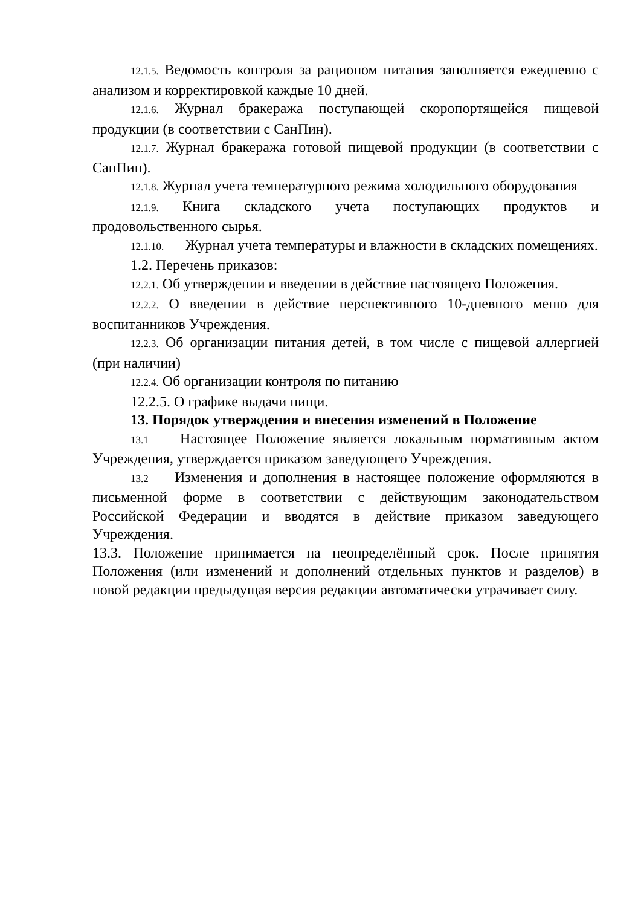12.1.5. Ведомость контроля за рационом питания заполняется ежедневно с анализом и корректировкой каждые 10 дней.
12.1.6. Журнал бракеража поступающей скоропортящейся пищевой продукции (в соответствии с СанПин).
12.1.7. Журнал бракеража готовой пищевой продукции (в соответствии с СанПин).
12.1.8. Журнал учета температурного режима холодильного оборудования
12.1.9. Книга складского учета поступающих продуктов и продовольственного сырья.
12.1.10. Журнал учета температуры и влажности в складских помещениях.
1.2. Перечень приказов:
12.2.1. Об утверждении и введении в действие настоящего Положения.
12.2.2. О введении в действие перспективного 10-дневного меню для воспитанников Учреждения.
12.2.3. Об организации питания детей, в том числе с пищевой аллергией (при наличии)
12.2.4. Об организации контроля по питанию
12.2.5. О графике выдачи пищи.
13. Порядок утверждения и внесения изменений в Положение
13.1 Настоящее Положение является локальным нормативным актом Учреждения, утверждается приказом заведующего Учреждения.
13.2 Изменения и дополнения в настоящее положение оформляются в письменной форме в соответствии с действующим законодательством Российской Федерации и вводятся в действие приказом заведующего Учреждения.
13.3. Положение принимается на неопределённый срок. После принятия Положения (или изменений и дополнений отдельных пунктов и разделов) в новой редакции предыдущая версия редакции автоматически утрачивает силу.